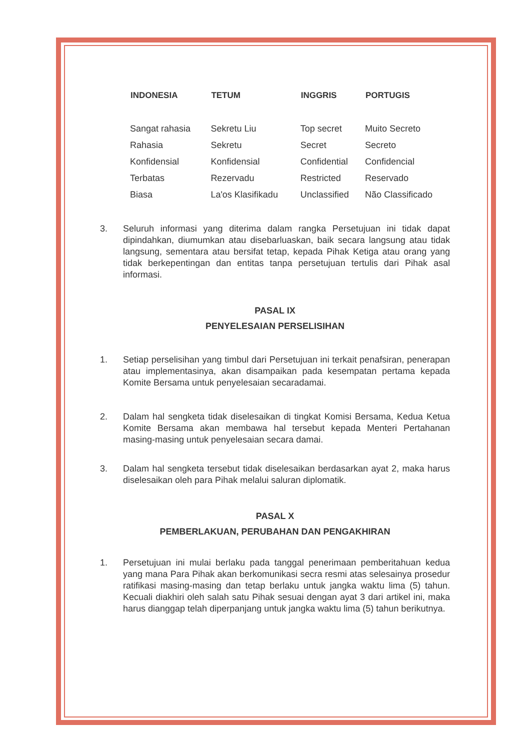| INDONESIA | TETUM | INGGRIS | PORTUGIS |
| --- | --- | --- | --- |
| Sangat rahasia | Sekretu Liu | Top secret | Muito Secreto |
| Rahasia | Sekretu | Secret | Secreto |
| Konfidensial | Konfidensial | Confidential | Confidencial |
| Terbatas | Rezervadu | Restricted | Reservado |
| Biasa | La'os Klasifikadu | Unclassified | Não Classificado |
3. Seluruh informasi yang diterima dalam rangka Persetujuan ini tidak dapat dipindahkan, diumumkan atau disebarluaskan, baik secara langsung atau tidak langsung, sementara atau bersifat tetap, kepada Pihak Ketiga atau orang yang tidak berkepentingan dan entitas tanpa persetujuan tertulis dari Pihak asal informasi.
PASAL IX
PENYELESAIAN PERSELISIHAN
1. Setiap perselisihan yang timbul dari Persetujuan ini terkait penafsiran, penerapan atau implementasinya, akan disampaikan pada kesempatan pertama kepada Komite Bersama untuk penyelesaian secaradamai.
2. Dalam hal sengketa tidak diselesaikan di tingkat Komisi Bersama, Kedua Ketua Komite Bersama akan membawa hal tersebut kepada Menteri Pertahanan masing-masing untuk penyelesaian secara damai.
3. Dalam hal sengketa tersebut tidak diselesaikan berdasarkan ayat 2, maka harus diselesaikan oleh para Pihak melalui saluran diplomatik.
PASAL X
PEMBERLAKUAN, PERUBAHAN DAN PENGAKHIRAN
1. Persetujuan ini mulai berlaku pada tanggal penerimaan pemberitahuan kedua yang mana Para Pihak akan berkomunikasi secra resmi atas selesainya prosedur ratifikasi masing-masing dan tetap berlaku untuk jangka waktu lima (5) tahun. Kecuali diakhiri oleh salah satu Pihak sesuai dengan ayat 3 dari artikel ini, maka harus dianggap telah diperpanjang untuk jangka waktu lima (5) tahun berikutnya.